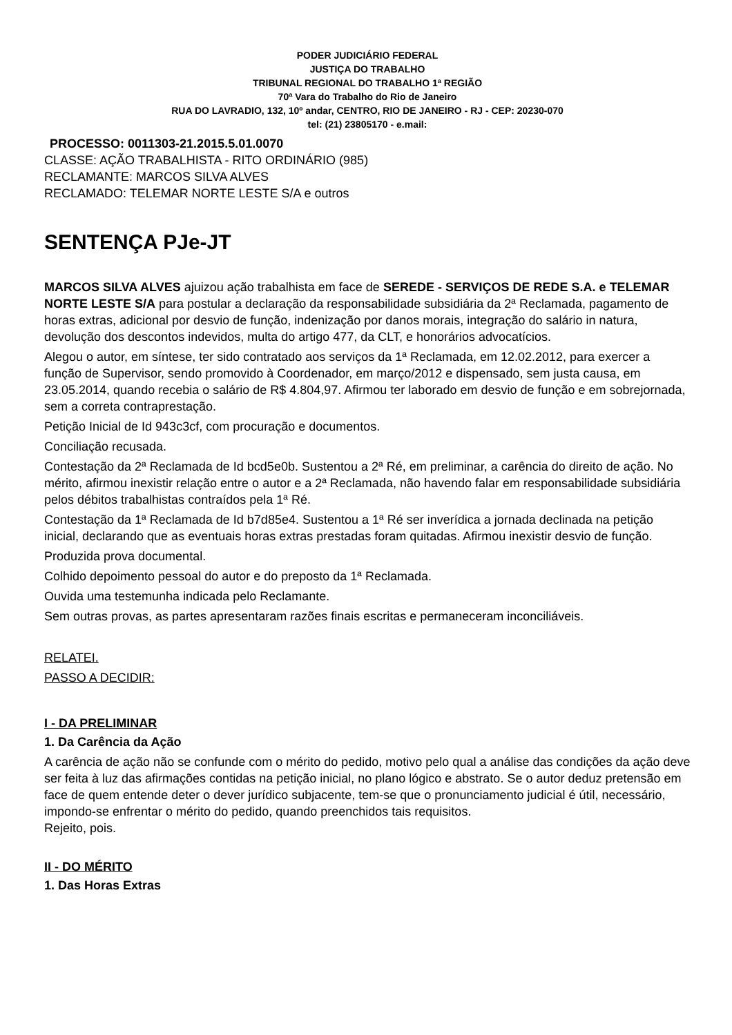PODER JUDICIÁRIO FEDERAL
JUSTIÇA DO TRABALHO
TRIBUNAL REGIONAL DO TRABALHO 1ª REGIÃO
70ª Vara do Trabalho do Rio de Janeiro
RUA DO LAVRADIO, 132, 10º andar, CENTRO, RIO DE JANEIRO - RJ - CEP: 20230-070
tel: (21) 23805170 - e.mail:
PROCESSO: 0011303-21.2015.5.01.0070
CLASSE: AÇÃO TRABALHISTA - RITO ORDINÁRIO (985)
RECLAMANTE: MARCOS SILVA ALVES
RECLAMADO: TELEMAR NORTE LESTE S/A e outros
SENTENÇA PJe-JT
MARCOS SILVA ALVES ajuizou ação trabalhista em face de SEREDE - SERVIÇOS DE REDE S.A. e TELEMAR NORTE LESTE S/A para postular a declaração da responsabilidade subsidiária da 2ª Reclamada, pagamento de horas extras, adicional por desvio de função, indenização por danos morais, integração do salário in natura, devolução dos descontos indevidos, multa do artigo 477, da CLT, e honorários advocatícios.
Alegou o autor, em síntese, ter sido contratado aos serviços da 1ª Reclamada, em 12.02.2012, para exercer a função de Supervisor, sendo promovido à Coordenador, em março/2012 e dispensado, sem justa causa, em 23.05.2014, quando recebia o salário de R$ 4.804,97. Afirmou ter laborado em desvio de função e em sobrejornada, sem a correta contraprestação.
Petição Inicial de Id 943c3cf, com procuração e documentos.
Conciliação recusada.
Contestação da 2ª Reclamada de Id bcd5e0b. Sustentou a 2ª Ré, em preliminar, a carência do direito de ação. No mérito, afirmou inexistir relação entre o autor e a 2ª Reclamada, não havendo falar em responsabilidade subsidiária pelos débitos trabalhistas contraídos pela 1ª Ré.
Contestação da 1ª Reclamada de Id b7d85e4. Sustentou a 1ª Ré ser inverídica a jornada declinada na petição inicial, declarando que as eventuais horas extras prestadas foram quitadas. Afirmou inexistir desvio de função.
Produzida prova documental.
Colhido depoimento pessoal do autor e do preposto da 1ª Reclamada.
Ouvida uma testemunha indicada pelo Reclamante.
Sem outras provas, as partes apresentaram razões finais escritas e permaneceram inconciliáveis.
RELATEI.
PASSO A DECIDIR:
I - DA PRELIMINAR
1. Da Carência da Ação
A carência de ação não se confunde com o mérito do pedido, motivo pelo qual a análise das condições da ação deve ser feita à luz das afirmações contidas na petição inicial, no plano lógico e abstrato. Se o autor deduz pretensão em face de quem entende deter o dever jurídico subjacente, tem-se que o pronunciamento judicial é útil, necessário, impondo-se enfrentar o mérito do pedido, quando preenchidos tais requisitos.
Rejeito, pois.
II - DO MÉRITO
1. Das Horas Extras